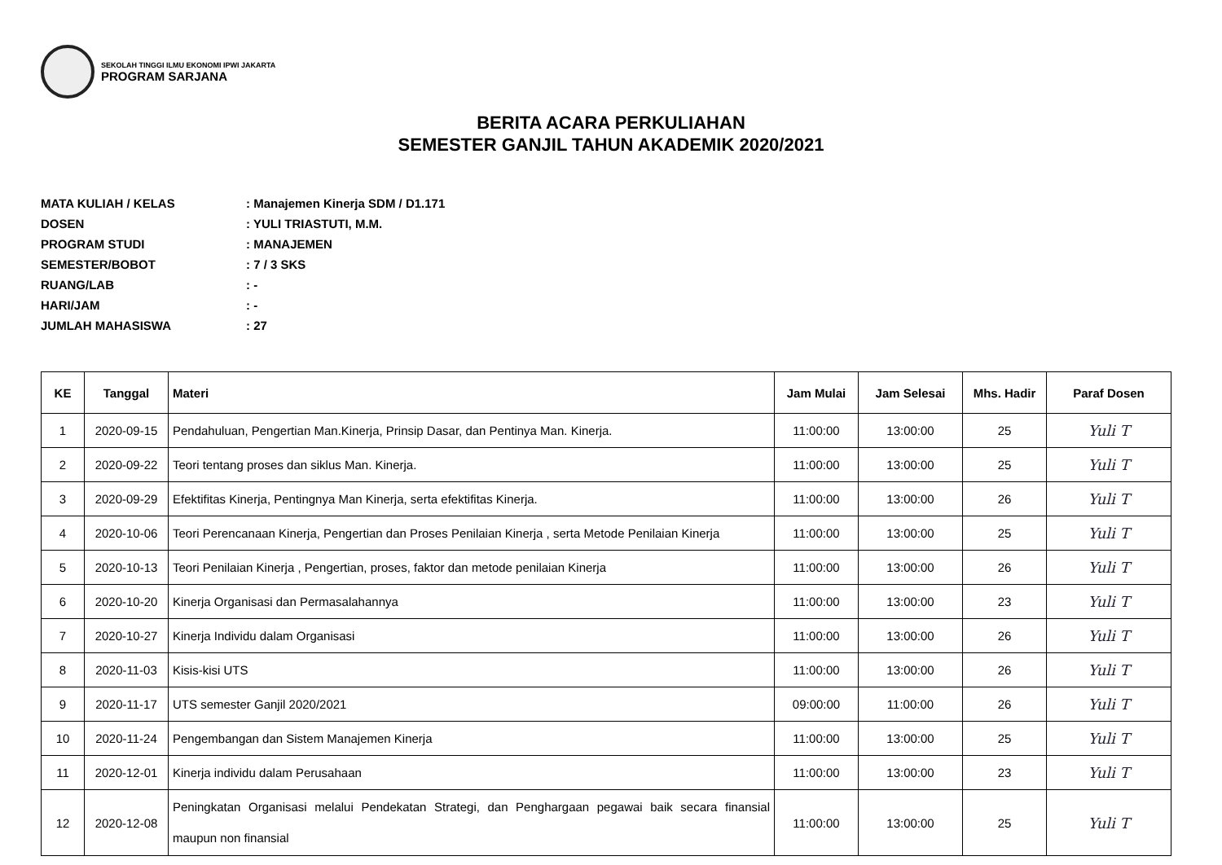SEKOLAH TINGGI ILMU EKONOMI IPWI JAKARTA
PROGRAM SARJANA
BERITA ACARA PERKULIAHAN
SEMESTER GANJIL TAHUN AKADEMIK 2020/2021
MATA KULIAH / KELAS: Manajemen Kinerja SDM / D1.171
DOSEN: YULI TRIASTUTI, M.M.
PROGRAM STUDI: MANAJEMEN
SEMESTER/BOBOT: 7 / 3 SKS
RUANG/LAB: -
HARI/JAM: -
JUMLAH MAHASISWA: 27
| KE | Tanggal | Materi | Jam Mulai | Jam Selesai | Mhs. Hadir | Paraf Dosen |
| --- | --- | --- | --- | --- | --- | --- |
| 1 | 2020-09-15 | Pendahuluan, Pengertian Man.Kinerja, Prinsip Dasar, dan Pentinya Man. Kinerja. | 11:00:00 | 13:00:00 | 25 | Yuli T |
| 2 | 2020-09-22 | Teori tentang proses dan siklus Man. Kinerja. | 11:00:00 | 13:00:00 | 25 | Yuli T |
| 3 | 2020-09-29 | Efektifitas Kinerja, Pentingnya Man Kinerja, serta efektifitas Kinerja. | 11:00:00 | 13:00:00 | 26 | Yuli T |
| 4 | 2020-10-06 | Teori Perencanaan Kinerja, Pengertian dan Proses Penilaian Kinerja , serta Metode Penilaian Kinerja | 11:00:00 | 13:00:00 | 25 | Yuli T |
| 5 | 2020-10-13 | Teori Penilaian Kinerja , Pengertian, proses, faktor dan metode penilaian Kinerja | 11:00:00 | 13:00:00 | 26 | Yuli T |
| 6 | 2020-10-20 | Kinerja Organisasi dan Permasalahannya | 11:00:00 | 13:00:00 | 23 | Yuli T |
| 7 | 2020-10-27 | Kinerja Individu dalam Organisasi | 11:00:00 | 13:00:00 | 26 | Yuli T |
| 8 | 2020-11-03 | Kisis-kisi UTS | 11:00:00 | 13:00:00 | 26 | Yuli T |
| 9 | 2020-11-17 | UTS semester Ganjil 2020/2021 | 09:00:00 | 11:00:00 | 26 | Yuli T |
| 10 | 2020-11-24 | Pengembangan dan Sistem Manajemen Kinerja | 11:00:00 | 13:00:00 | 25 | Yuli T |
| 11 | 2020-12-01 | Kinerja individu dalam Perusahaan | 11:00:00 | 13:00:00 | 23 | Yuli T |
| 12 | 2020-12-08 | Peningkatan Organisasi melalui Pendekatan Strategi, dan Penghargaan pegawai baik secara finansial maupun non finansial | 11:00:00 | 13:00:00 | 25 | Yuli T |